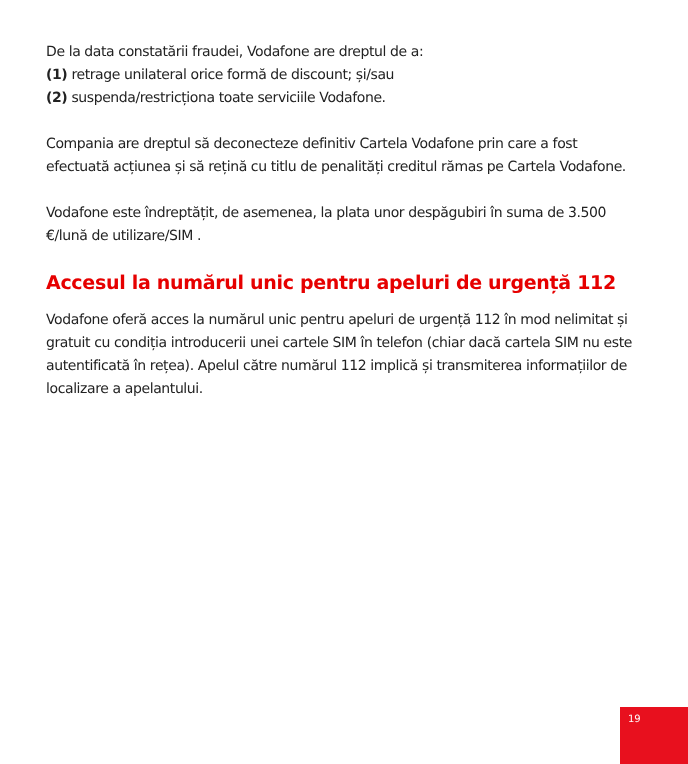De la data constatării fraudei, Vodafone are dreptul de a:
(1) retrage unilateral orice formă de discount; și/sau
(2) suspenda/restricționa toate serviciile Vodafone.
Compania are dreptul să deconecteze definitiv Cartela Vodafone prin care a fost efectuată acțiunea și să rețină cu titlu de penalități creditul rămas pe Cartela Vodafone.
Vodafone este îndreptățit, de asemenea, la plata unor despăgubiri în suma de 3.500 €/lună de utilizare/SIM .
Accesul la numărul unic pentru apeluri de urgență 112
Vodafone oferă acces la numărul unic pentru apeluri de urgență 112 în mod nelimitat și gratuit cu condiția introducerii unei cartele SIM în telefon (chiar dacă cartela SIM nu este autentificată în rețea). Apelul către numărul 112 implică și transmiterea informațiilor de localizare a apelantului.
19